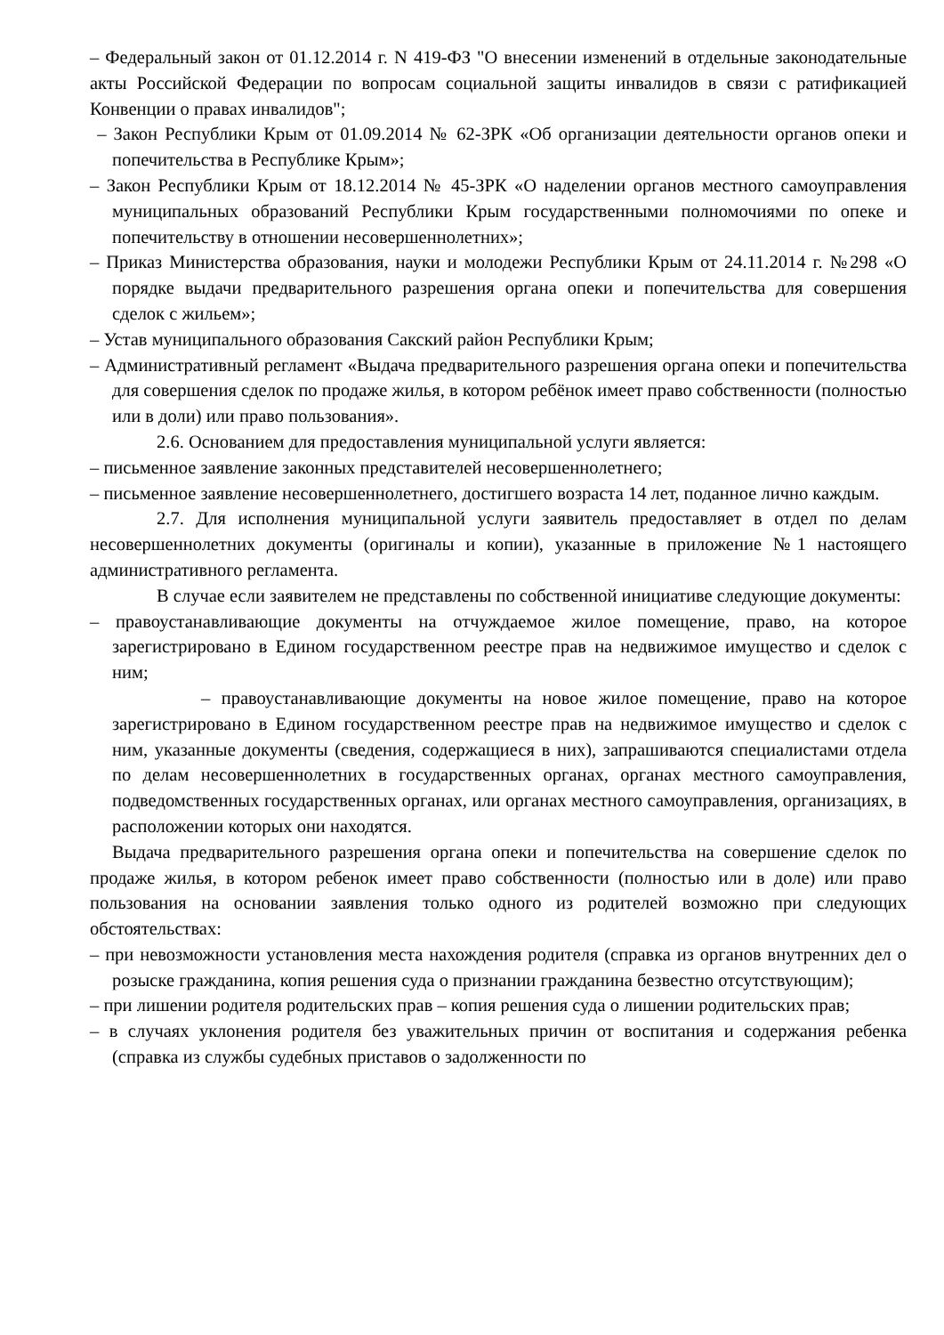– Федеральный закон от 01.12.2014 г. N 419-ФЗ "О внесении изменений в отдельные законодательные акты Российской Федерации по вопросам социальной защиты инвалидов в связи с ратификацией Конвенции о правах инвалидов";
– Закон Республики Крым от 01.09.2014 № 62-ЗРК «Об организации деятельности органов опеки и попечительства в Республике Крым»;
– Закон Республики Крым от 18.12.2014 № 45-ЗРК «О наделении органов местного самоуправления муниципальных образований Республики Крым государственными полномочиями по опеке и попечительству в отношении несовершеннолетних»;
– Приказ Министерства образования, науки и молодежи Республики Крым от 24.11.2014 г. №298 «О порядке выдачи предварительного разрешения органа опеки и попечительства для совершения сделок с жильем»;
– Устав муниципального образования Сакский район Республики Крым;
– Административный регламент «Выдача предварительного разрешения органа опеки и попечительства для совершения сделок по продаже жилья, в котором ребёнок имеет право собственности (полностью или в доли) или право пользования».
2.6. Основанием для предоставления муниципальной услуги является:
– письменное заявление законных представителей несовершеннолетнего;
– письменное заявление несовершеннолетнего, достигшего возраста 14 лет, поданное лично каждым.
2.7. Для исполнения муниципальной услуги заявитель предоставляет в отдел по делам несовершеннолетних документы (оригиналы и копии), указанные в приложение №1 настоящего административного регламента.
В случае если заявителем не представлены по собственной инициативе следующие документы:
– правоустанавливающие документы на отчуждаемое жилое помещение, право, на которое зарегистрировано в Едином государственном реестре прав на недвижимое имущество и сделок с ним;
– правоустанавливающие документы на новое жилое помещение, право на которое зарегистрировано в Едином государственном реестре прав на недвижимое имущество и сделок с ним, указанные документы (сведения, содержащиеся в них), запрашиваются специалистами отдела по делам несовершеннолетних в государственных органах, органах местного самоуправления, подведомственных государственных органах, или органах местного самоуправления, организациях, в расположении которых они находятся.
Выдача предварительного разрешения органа опеки и попечительства на совершение сделок по продаже жилья, в котором ребенок имеет право собственности (полностью или в доле) или право пользования на основании заявления только одного из родителей возможно при следующих обстоятельствах:
– при невозможности установления места нахождения родителя (справка из органов внутренних дел о розыске гражданина, копия решения суда о признании гражданина безвестно отсутствующим);
– при лишении родителя родительских прав – копия решения суда о лишении родительских прав;
– в случаях уклонения родителя без уважительных причин от воспитания и содержания ребенка (справка из службы судебных приставов о задолженности по